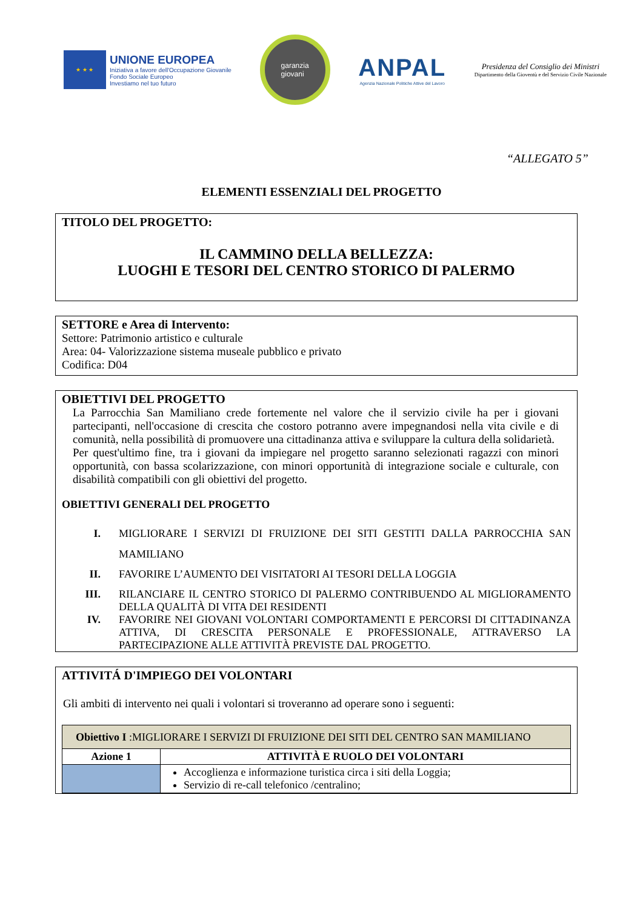★ ★ ★
UNIONE EUROPEA
Iniziativa a favore dell'Occupazione Giovanile
Fondo Sociale Europeo
Investiamo nel tuo futuro
garanzia
giovani
ANPAL
Agenzia Nazionale Politiche Attive del Lavoro
Presidenza del Consiglio dei Ministri
Dipartimento della Gioventù e del Servizio Civile Nazionale
“ALLEGATO 5”
ELEMENTI ESSENZIALI DEL PROGETTO
TITOLO DEL PROGETTO:
IL CAMMINO DELLA BELLEZZA:
LUOGHI E TESORI DEL CENTRO STORICO DI PALERMO
SETTORE e Area di Intervento:
Settore: Patrimonio artistico e culturale
Area: 04- Valorizzazione sistema museale pubblico e privato
Codifica: D04
OBIETTIVI DEL PROGETTO
La Parrocchia San Mamiliano crede fortemente nel valore che il servizio civile ha per i giovani partecipanti, nell'occasione di crescita che costoro potranno avere impegnandosi nella vita civile e di comunità, nella possibilità di promuovere una cittadinanza attiva e sviluppare la cultura della solidarietà.
Per quest'ultimo fine, tra i giovani da impiegare nel progetto saranno selezionati ragazzi con minori opportunità, con bassa scolarizzazione, con minori opportunità di integrazione sociale e culturale, con disabilità compatibili con gli obiettivi del progetto.
OBIETTIVI GENERALI DEL PROGETTO
I. MIGLIORARE I SERVIZI DI FRUIZIONE DEI SITI GESTITI DALLA PARROCCHIA SAN MAMILIANO
II. FAVORIRE L’AUMENTO DEI VISITATORI AI TESORI DELLA LOGGIA
III. RILANCIARE IL CENTRO STORICO DI PALERMO CONTRIBUENDO AL MIGLIORAMENTO DELLA QUALITÀ DI VITA DEI RESIDENTI
IV. FAVORIRE NEI GIOVANI VOLONTARI COMPORTAMENTI E PERCORSI DI CITTADINANZA ATTIVA, DI CRESCITA PERSONALE E PROFESSIONALE, ATTRAVERSO LA PARTECIPAZIONE ALLE ATTIVITÀ PREVISTE DAL PROGETTO.
ATTIVITÁ D'IMPIEGO DEI VOLONTARI
Gli ambiti di intervento nei quali i volontari si troveranno ad operare sono i seguenti:
| Obiettivo I :MIGLIORARE I SERVIZI DI FRUIZIONE DEI SITI DEL CENTRO SAN MAMILIANO | |
| Azione 1 | ATTIVITÀ E RUOLO DEI VOLONTARI |
| | Accoglienza e informazione turistica circa i siti della Loggia; Servizio di re-call telefonico /centralino; |